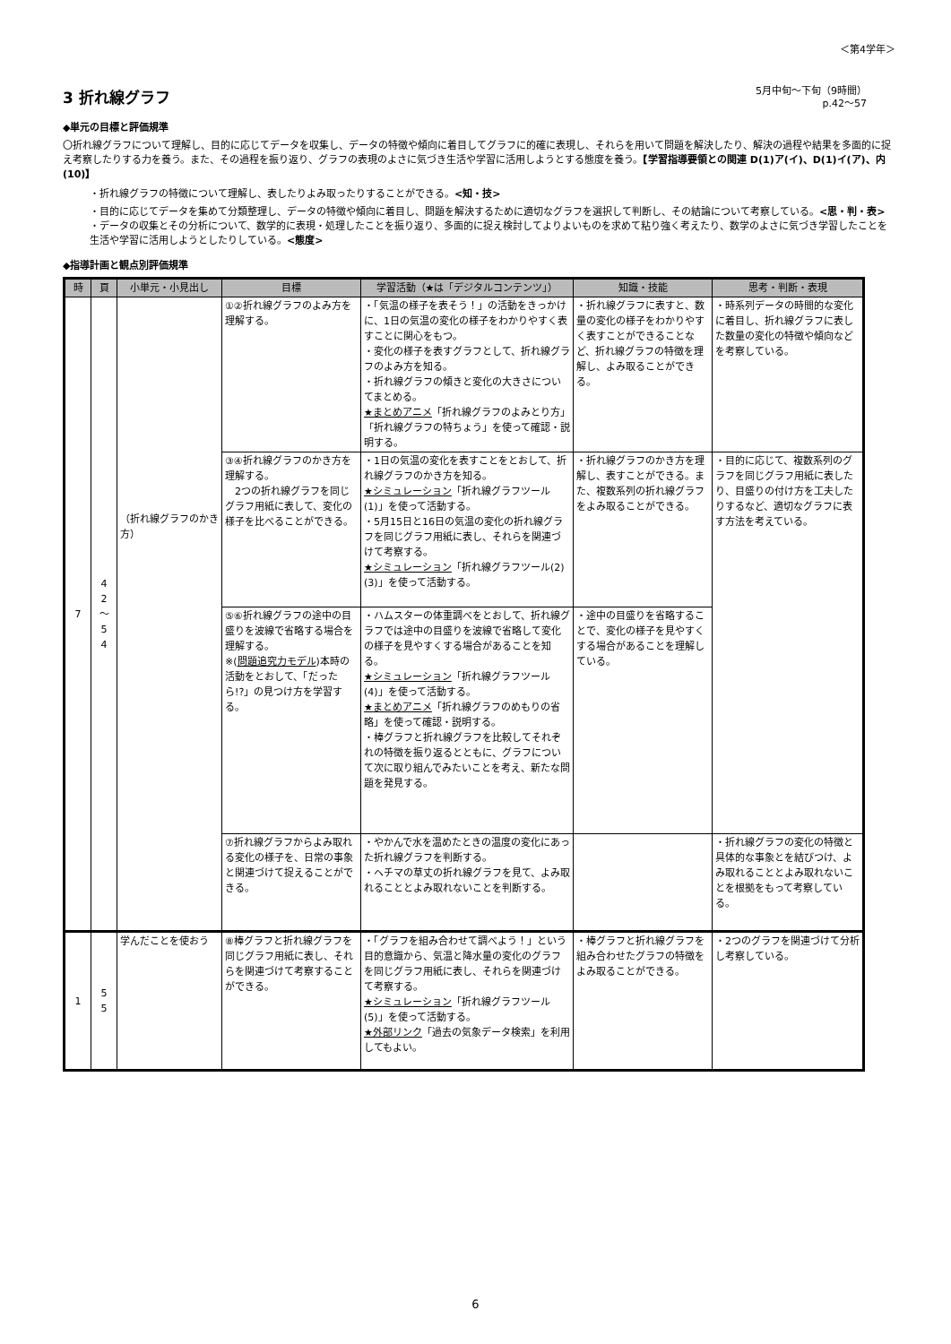＜第4学年＞
3 折れ線グラフ
5月中旬～下旬（9時間）
p.42～57
◆単元の目標と評価規準
〇折れ線グラフについて理解し、目的に応じてデータを収集し、データの特徴や傾向に着目してグラフに的確に表現し、それらを用いて問題を解決したり、解決の過程や結果を多面的に捉え考察したりする力を養う。また、その過程を振り返り、グラフの表現のよさに気づき生活や学習に活用しようとする態度を養う。【学習指導要領との関連 D(1)ア(イ)、D(1)イ(ア)、内(10)】
・折れ線グラフの特徴について理解し、表したりよみ取ったりすることができる。<知・技>
・目的に応じてデータを集めて分類整理し、データの特徴や傾向に着目し、問題を解決するために適切なグラフを選択して判断し、その結論について考察している。<思・判・表>
・データの収集とその分析について、数学的に表現・処理したことを振り返り、多面的に捉え検討してよりよいものを求めて粘り強く考えたり、数学のよさに気づき学習したことを生活や学習に活用しようとしたりしている。<態度>
◆指導計画と観点別評価規準
| 時 | 頁 | 小単元・小見出し | 目標 | 学習活動（★は「デジタルコンテンツ」） | 知識・技能 | 思考・判断・表現 |
| --- | --- | --- | --- | --- | --- | --- |
| 7 | 4 2 ～ 5 4 | （折れ線グラフのかき方） | ①②折れ線グラフのよみ方を理解する。 | ・「気温の様子を表そう！」の活動をきっかけに、1日の気温の変化の様子をわかりやすく表すことに関心をもつ。 ・変化の様子を表すグラフとして、折れ線グラフのよみ方を知る。 ・折れ線グラフの傾きと変化の大きさについてまとめる。 ★まとめアニメ 「折れ線グラフのよみとり方」「折れ線グラフの特ちょう」を使って確認・説明する。 | ・折れ線グラフに表すと、数量の変化の様子をわかりやすく表すことができることなど、折れ線グラフの特徴を理解し、よみ取ることができる。 | ・時系列データの時間的な変化に着目し、折れ線グラフに表した数量の変化の特徴や傾向などを考察している。 |
| | | | ③④折れ線グラフのかき方を理解する。 2つの折れ線グラフを同じグラフ用紙に表して、変化の様子を比べることができる。 | ・1日の気温の変化を表すことをとおして、折れ線グラフのかき方を知る。 ★シミュレーション 「折れ線グラフツール(1)」を使って活動する。 ・5月15日と16日の気温の変化の折れ線グラフを同じグラフ用紙に表し、それらを関連づけて考察する。 ★シミュレーション 「折れ線グラフツール(2)(3)」を使って活動する。 | ・折れ線グラフのかき方を理解し、表すことができる。また、複数系列の折れ線グラフをよみ取ることができる。 | ・目的に応じて、複数系列のグラフを同じグラフ用紙に表したり、目盛りの付け方を工夫したりするなど、適切なグラフに表す方法を考えている。 |
| | | | ⑤⑥折れ線グラフの途中の目盛りを波線で省略する場合を理解する。 ※( 問題追究力モデル )本時の活動をとおして、「だったら!?」の見つけ方を学習する。 | ・ハムスターの体重調べをとおして、折れ線グラフでは途中の目盛りを波線で省略して変化の様子を見やすくする場合があることを知る。 ★シミュレーション 「折れ線グラフツール(4)」を使って活動する。 ★まとめアニメ 「折れ線グラフのめもりの省略」を使って確認・説明する。 ・棒グラフと折れ線グラフを比較してそれぞれの特徴を振り返るとともに、グラフについて次に取り組んでみたいことを考え、新たな問題を発見する。 | ・途中の目盛りを省略することで、変化の様子を見やすくする場合があることを理解している。 | |
| | | | ⑦折れ線グラフからよみ取れる変化の様子を、日常の事象と関連づけて捉えることができる。 | ・やかんで水を温めたときの温度の変化にあった折れ線グラフを判断する。 ・ヘチマの草丈の折れ線グラフを見て、よみ取れることとよみ取れないことを判断する。 | | ・折れ線グラフの変化の特徴と具体的な事象とを結びつけ、よみ取れることとよみ取れないことを根拠をもって考察している。 |
| 1 | 5 5 | 学んだことを使おう | ⑧棒グラフと折れ線グラフを同じグラフ用紙に表し、それらを関連づけて考察することができる。 | ・「グラフを組み合わせて調べよう！」という目的意識から、気温と降水量の変化のグラフを同じグラフ用紙に表し、それらを関連づけて考察する。 ★シミュレーション 「折れ線グラフツール(5)」を使って活動する。 ★外部リンク 「過去の気象データ検索」を利用してもよい。 | ・棒グラフと折れ線グラフを組み合わせたグラフの特徴をよみ取ることができる。 | ・2つのグラフを関連づけて分析し考察している。 |
6